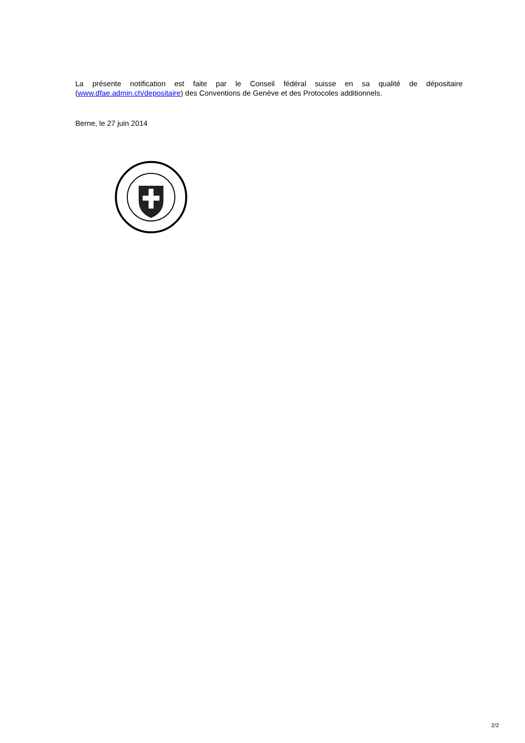La présente notification est faite par le Conseil fédéral suisse en sa qualité de dépositaire (www.dfae.admin.ch/depositaire) des Conventions de Genève et des Protocoles additionnels.
Berne, le 27 juin 2014
2/2